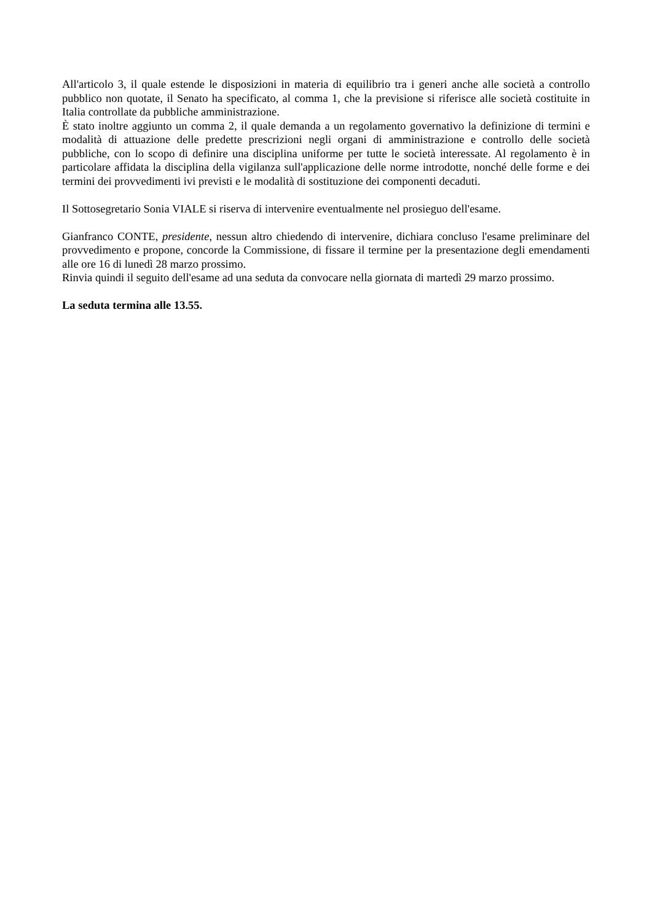All'articolo 3, il quale estende le disposizioni in materia di equilibrio tra i generi anche alle società a controllo pubblico non quotate, il Senato ha specificato, al comma 1, che la previsione si riferisce alle società costituite in Italia controllate da pubbliche amministrazione.
È stato inoltre aggiunto un comma 2, il quale demanda a un regolamento governativo la definizione di termini e modalità di attuazione delle predette prescrizioni negli organi di amministrazione e controllo delle società pubbliche, con lo scopo di definire una disciplina uniforme per tutte le società interessate. Al regolamento è in particolare affidata la disciplina della vigilanza sull'applicazione delle norme introdotte, nonché delle forme e dei termini dei provvedimenti ivi previsti e le modalità di sostituzione dei componenti decaduti.
Il Sottosegretario Sonia VIALE si riserva di intervenire eventualmente nel prosieguo dell'esame.
Gianfranco CONTE, presidente, nessun altro chiedendo di intervenire, dichiara concluso l'esame preliminare del provvedimento e propone, concorde la Commissione, di fissare il termine per la presentazione degli emendamenti alle ore 16 di lunedì 28 marzo prossimo.
Rinvia quindi il seguito dell'esame ad una seduta da convocare nella giornata di martedì 29 marzo prossimo.
La seduta termina alle 13.55.